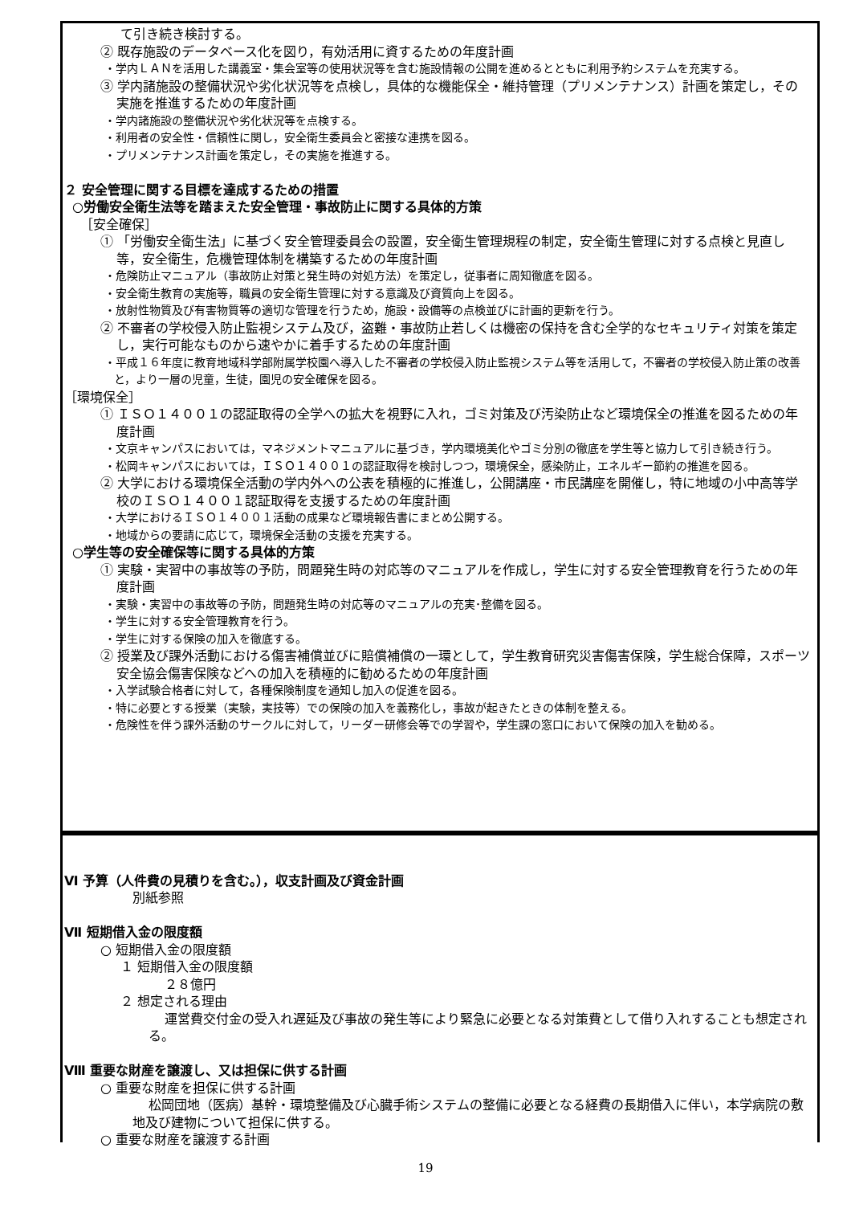て引き続き検討する。
② 既存施設のデータベース化を図り，有効活用に資するための年度計画
・学内ＬＡＮを活用した講義室・集会室等の使用状況等を含む施設情報の公開を進めるとともに利用予約システムを充実する。
③ 学内諸施設の整備状況や劣化状況等を点検し，具体的な機能保全・維持管理（プリメンテナンス）計画を策定し，その実施を推進するための年度計画
・学内諸施設の整備状況や劣化状況等を点検する。
・利用者の安全性・信頼性に関し，安全衛生委員会と密接な連携を図る。
・プリメンテナンス計画を策定し，その実施を推進する。
２ 安全管理に関する目標を達成するための措置
○労働安全衛生法等を踏まえた安全管理・事故防止に関する具体的方策
［安全確保］
① 「労働安全衛生法」に基づく安全管理委員会の設置，安全衛生管理規程の制定，安全衛生管理に対する点検と見直し等，安全衛生，危機管理体制を構築するための年度計画
・危険防止マニュアル（事故防止対策と発生時の対処方法）を策定し，従事者に周知徹底を図る。
・安全衛生教育の実施等，職員の安全衛生管理に対する意識及び資質向上を図る。
・放射性物質及び有害物質等の適切な管理を行うため，施設・設備等の点検並びに計画的更新を行う。
② 不審者の学校侵入防止監視システム及び，盗難・事故防止若しくは機密の保持を含む全学的なセキュリティ対策を策定し，実行可能なものから速やかに着手するための年度計画
・平成１６年度に教育地域科学部附属学校園へ導入した不審者の学校侵入防止監視システム等を活用して，不審者の学校侵入防止策の改善と，より一層の児童，生徒，園児の安全確保を図る。
［環境保全］
① ＩＳＯ１４００１の認証取得の全学への拡大を視野に入れ，ゴミ対策及び汚染防止など環境保全の推進を図るための年度計画
・文京キャンパスにおいては，マネジメントマニュアルに基づき，学内環境美化やゴミ分別の徹底を学生等と協力して引き続き行う。
・松岡キャンパスにおいては，ＩＳＯ１４００１の認証取得を検討しつつ，環境保全，感染防止，エネルギー節約の推進を図る。
② 大学における環境保全活動の学内外への公表を積極的に推進し，公開講座・市民講座を開催し，特に地域の小中高等学校のＩＳＯ１４００１認証取得を支援するための年度計画
・大学におけるＩＳＯ１４００１活動の成果など環境報告書にまとめ公開する。
・地域からの要請に応じて，環境保全活動の支援を充実する。
○学生等の安全確保等に関する具体的方策
① 実験・実習中の事故等の予防，問題発生時の対応等のマニュアルを作成し，学生に対する安全管理教育を行うための年度計画
・実験・実習中の事故等の予防，問題発生時の対応等のマニュアルの充実･整備を図る。
・学生に対する安全管理教育を行う。
・学生に対する保険の加入を徹底する。
② 授業及び課外活動における傷害補償並びに賠償補償の一環として，学生教育研究災害傷害保険，学生総合保障，スポーツ安全協会傷害保険などへの加入を積極的に勧めるための年度計画
・入学試験合格者に対して，各種保険制度を通知し加入の促進を図る。
・特に必要とする授業（実験，実技等）での保険の加入を義務化し，事故が起きたときの体制を整える。
・危険性を伴う課外活動のサークルに対して，リーダー研修会等での学習や，学生課の窓口において保険の加入を勧める。
Ⅵ 予算（人件費の見積りを含む。），収支計画及び資金計画
別紙参照
Ⅶ 短期借入金の限度額
○ 短期借入金の限度額
１ 短期借入金の限度額
２８億円
２ 想定される理由
運営費交付金の受入れ遅延及び事故の発生等により緊急に必要となる対策費として借り入れすることも想定される。
Ⅷ 重要な財産を譲渡し、又は担保に供する計画
○ 重要な財産を担保に供する計画
松岡団地（医病）基幹・環境整備及び心臓手術システムの整備に必要となる経費の長期借入に伴い，本学病院の敷地及び建物について担保に供する。
○ 重要な財産を譲渡する計画
19